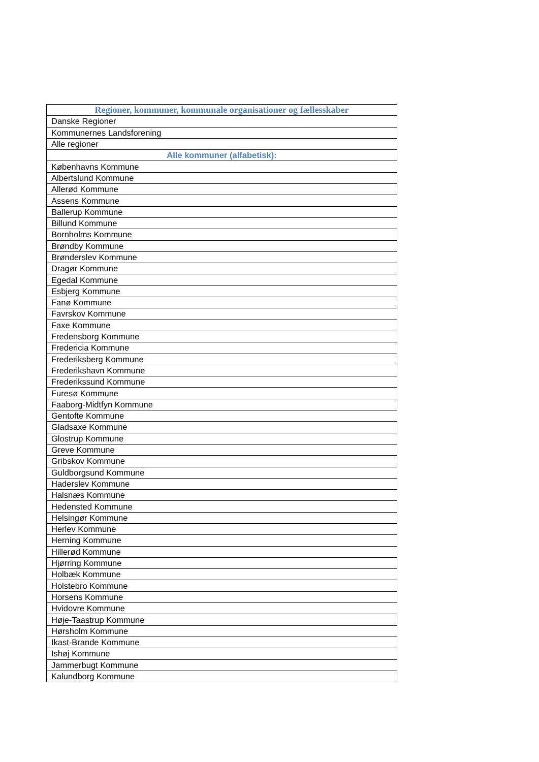| Regioner, kommuner, kommunale organisationer og fællesskaber |
| --- |
| Danske Regioner |
| Kommunernes Landsforening |
| Alle regioner |
| Alle kommuner (alfabetisk): |
| Københavns Kommune |
| Albertslund Kommune |
| Allerød Kommune |
| Assens Kommune |
| Ballerup Kommune |
| Billund Kommune |
| Bornholms Kommune |
| Brøndby Kommune |
| Brønderslev Kommune |
| Dragør Kommune |
| Egedal Kommune |
| Esbjerg Kommune |
| Fanø Kommune |
| Favrskov Kommune |
| Faxe Kommune |
| Fredensborg Kommune |
| Fredericia Kommune |
| Frederiksberg Kommune |
| Frederikshavn Kommune |
| Frederikssund Kommune |
| Furesø Kommune |
| Faaborg-Midtfyn Kommune |
| Gentofte Kommune |
| Gladsaxe Kommune |
| Glostrup Kommune |
| Greve Kommune |
| Gribskov Kommune |
| Guldborgsund Kommune |
| Haderslev Kommune |
| Halsnæs Kommune |
| Hedensted Kommune |
| Helsingør Kommune |
| Herlev Kommune |
| Herning Kommune |
| Hillerød Kommune |
| Hjørring Kommune |
| Holbæk Kommune |
| Holstebro Kommune |
| Horsens Kommune |
| Hvidovre Kommune |
| Høje-Taastrup Kommune |
| Hørsholm Kommune |
| Ikast-Brande Kommune |
| Ishøj Kommune |
| Jammerbugt Kommune |
| Kalundborg Kommune |